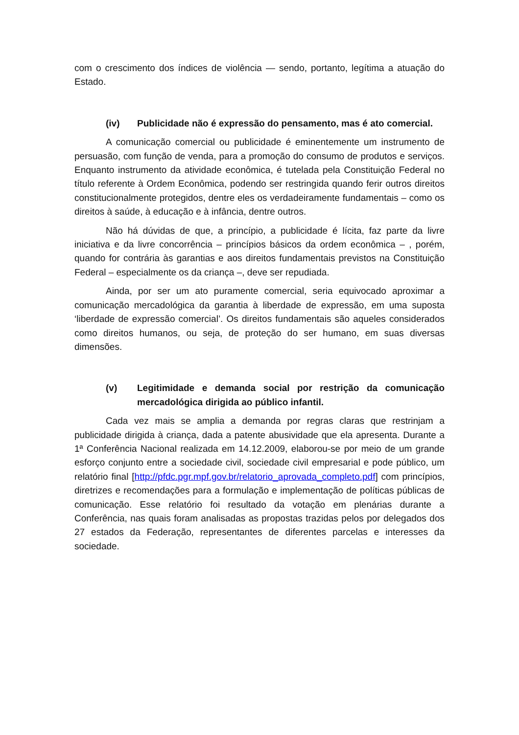com o crescimento dos índices de violência — sendo, portanto, legítima a atuação do Estado.
(iv) Publicidade não é expressão do pensamento, mas é ato comercial.
A comunicação comercial ou publicidade é eminentemente um instrumento de persuasão, com função de venda, para a promoção do consumo de produtos e serviços. Enquanto instrumento da atividade econômica, é tutelada pela Constituição Federal no título referente à Ordem Econômica, podendo ser restringida quando ferir outros direitos constitucionalmente protegidos, dentre eles os verdadeiramente fundamentais – como os direitos à saúde, à educação e à infância, dentre outros.
Não há dúvidas de que, a princípio, a publicidade é lícita, faz parte da livre iniciativa e da livre concorrência – princípios básicos da ordem econômica – , porém, quando for contrária às garantias e aos direitos fundamentais previstos na Constituição Federal – especialmente os da criança –, deve ser repudiada.
Ainda, por ser um ato puramente comercial, seria equivocado aproximar a comunicação mercadológica da garantia à liberdade de expressão, em uma suposta ‘liberdade de expressão comercial’. Os direitos fundamentais são aqueles considerados como direitos humanos, ou seja, de proteção do ser humano, em suas diversas dimensões.
(v) Legitimidade e demanda social por restrição da comunicação mercadológica dirigida ao público infantil.
Cada vez mais se amplia a demanda por regras claras que restrinjam a publicidade dirigida à criança, dada a patente abusividade que ela apresenta. Durante a 1ª Conferência Nacional realizada em 14.12.2009, elaborou-se por meio de um grande esforço conjunto entre a sociedade civil, sociedade civil empresarial e pode público, um relatório final [http://pfdc.pgr.mpf.gov.br/relatorio_aprovada_completo.pdf] com princípios, diretrizes e recomendações para a formulação e implementação de políticas públicas de comunicação. Esse relatório foi resultado da votação em plenárias durante a Conferência, nas quais foram analisadas as propostas trazidas pelos por delegados dos 27 estados da Federação, representantes de diferentes parcelas e interesses da sociedade.